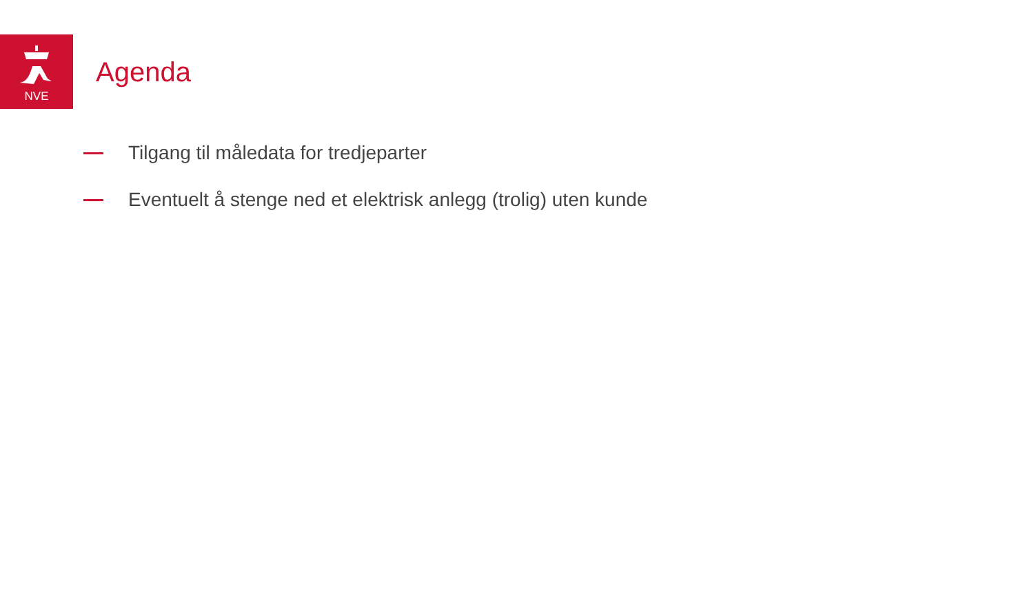NVE
Agenda
Tilgang til måledata for tredjeparter
Eventuelt å stenge ned et elektrisk anlegg (trolig) uten kunde